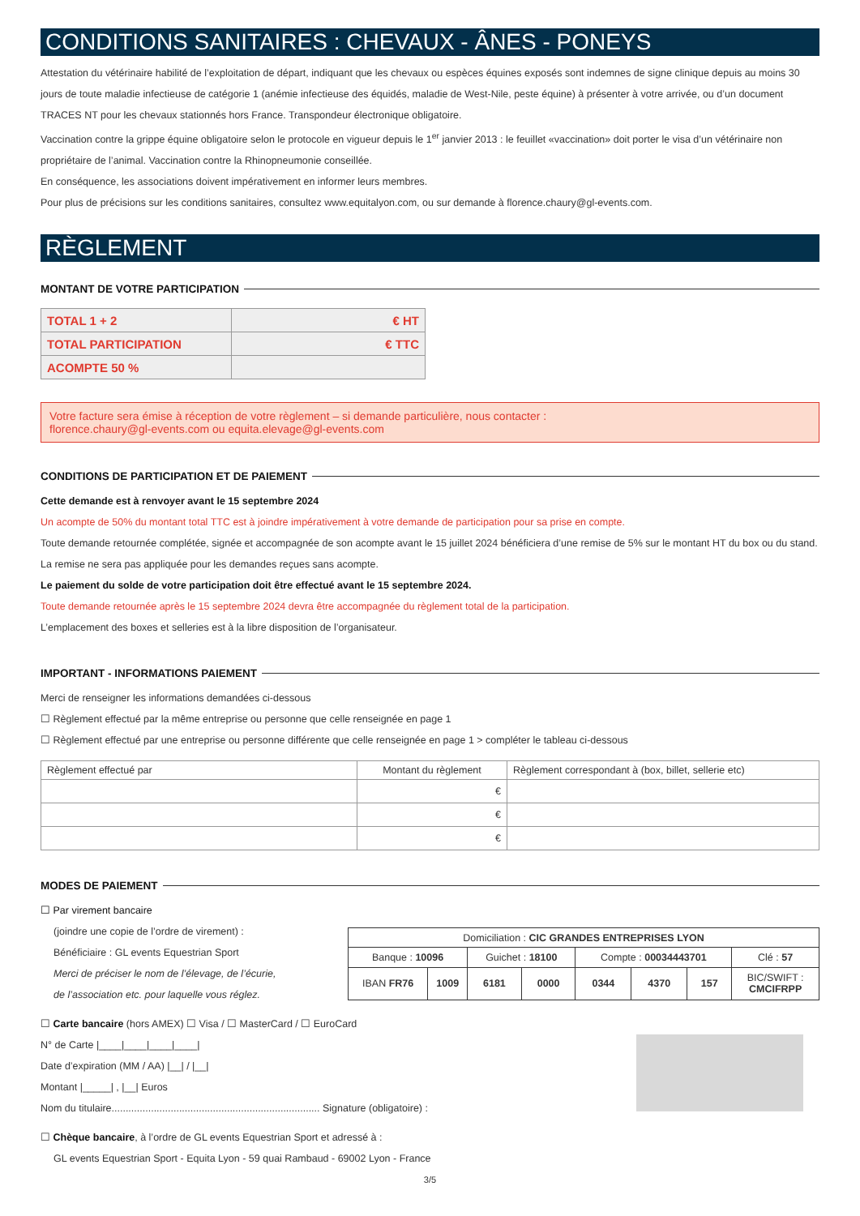CONDITIONS SANITAIRES : CHEVAUX - ÂNES - PONEYS
Attestation du vétérinaire habilité de l’exploitation de départ, indiquant que les chevaux ou espèces équines exposés sont indemnes de signe clinique depuis au moins 30 jours de toute maladie infectieuse de catégorie 1 (anémie infectieuse des équidés, maladie de West-Nile, peste équine) à présenter à votre arrivée, ou d’un document TRACES NT pour les chevaux stationnés hors France. Transpondeur électronique obligatoire.
Vaccination contre la grippe équine obligatoire selon le protocole en vigueur depuis le 1<sup>er</sup> janvier 2013 : le feuillet «vaccination» doit porter le visa d’un vétérinaire non propriétaire de l’animal. Vaccination contre la Rhinopneumonie conseillée.
En conséquence, les associations doivent impérativement en informer leurs membres.
Pour plus de précisions sur les conditions sanitaires, consultez www.equitalyon.com, ou sur demande à florence.chaury@gl-events.com.
RÈGLEMENT
MONTANT DE VOTRE PARTICIPATION
| TOTAL 1 + 2 | € HT |
| TOTAL PARTICIPATION | € TTC |
| ACOMPTE 50 % | |
Votre facture sera émise à réception de votre règlement – si demande particulière, nous contacter :
florence.chaury@gl-events.com ou equita.elevage@gl-events.com
CONDITIONS DE PARTICIPATION ET DE PAIEMENT
Cette demande est à renvoyer avant le 15 septembre 2024
Un acompte de 50% du montant total TTC est à joindre impérativement à votre demande de participation pour sa prise en compte.
Toute demande retournée complétée, signée et accompagnée de son acompte avant le 15 juillet 2024 bénéficiera d’une remise de 5% sur le montant HT du box ou du stand. La remise ne sera pas appliquée pour les demandes reçues sans acompte.
Le paiement du solde de votre participation doit être effectué avant le 15 septembre 2024.
Toute demande retournée après le 15 septembre 2024 devra être accompagnée du règlement total de la participation.
L’emplacement des boxes et selleries est à la libre disposition de l’organisateur.
IMPORTANT - INFORMATIONS PAIEMENT
Merci de renseigner les informations demandées ci-dessous
☐ Règlement effectué par la même entreprise ou personne que celle renseignée en page 1
☐ Règlement effectué par une entreprise ou personne différente que celle renseignée en page 1 > compléter le tableau ci-dessous
| Règlement effectué par | Montant du règlement | Règlement correspondant à (box, billet, sellerie etc) |
| --- | --- | --- |
| | € | |
| | € | |
| | € | |
MODES DE PAIEMENT
☐ Par virement bancaire
(joindre une copie de l’ordre de virement) :
Bénéficiaire : GL events Equestrian Sport
Merci de préciser le nom de l’élevage, de l’écurie,
de l’association etc. pour laquelle vous réglez.
| Domiciliation : CIC GRANDES ENTREPRISES LYON | | | | | | | |
| Banque : 10096 | | Guichet : 18100 | | Compte : 00034443701 | | | Clé : 57 |
| IBAN FR76 | 1009 | 6181 | 0000 | 0344 | 4370 | 157 | BIC/SWIFT : CMCIFRPP |
☐ Carte bancaire (hors AMEX) ☐ Visa / ☐ MasterCard / ☐ EuroCard
N° de Carte |____|____|____|____|
Date d’expiration (MM / AA) |__| / |__|
Montant |_____| , |__| Euros
Nom du titulaire.......................................................................... Signature (obligatoire) :
☐ Chèque bancaire, à l’ordre de GL events Equestrian Sport et adressé à :
GL events Equestrian Sport - Equita Lyon - 59 quai Rambaud - 69002 Lyon - France
3/5